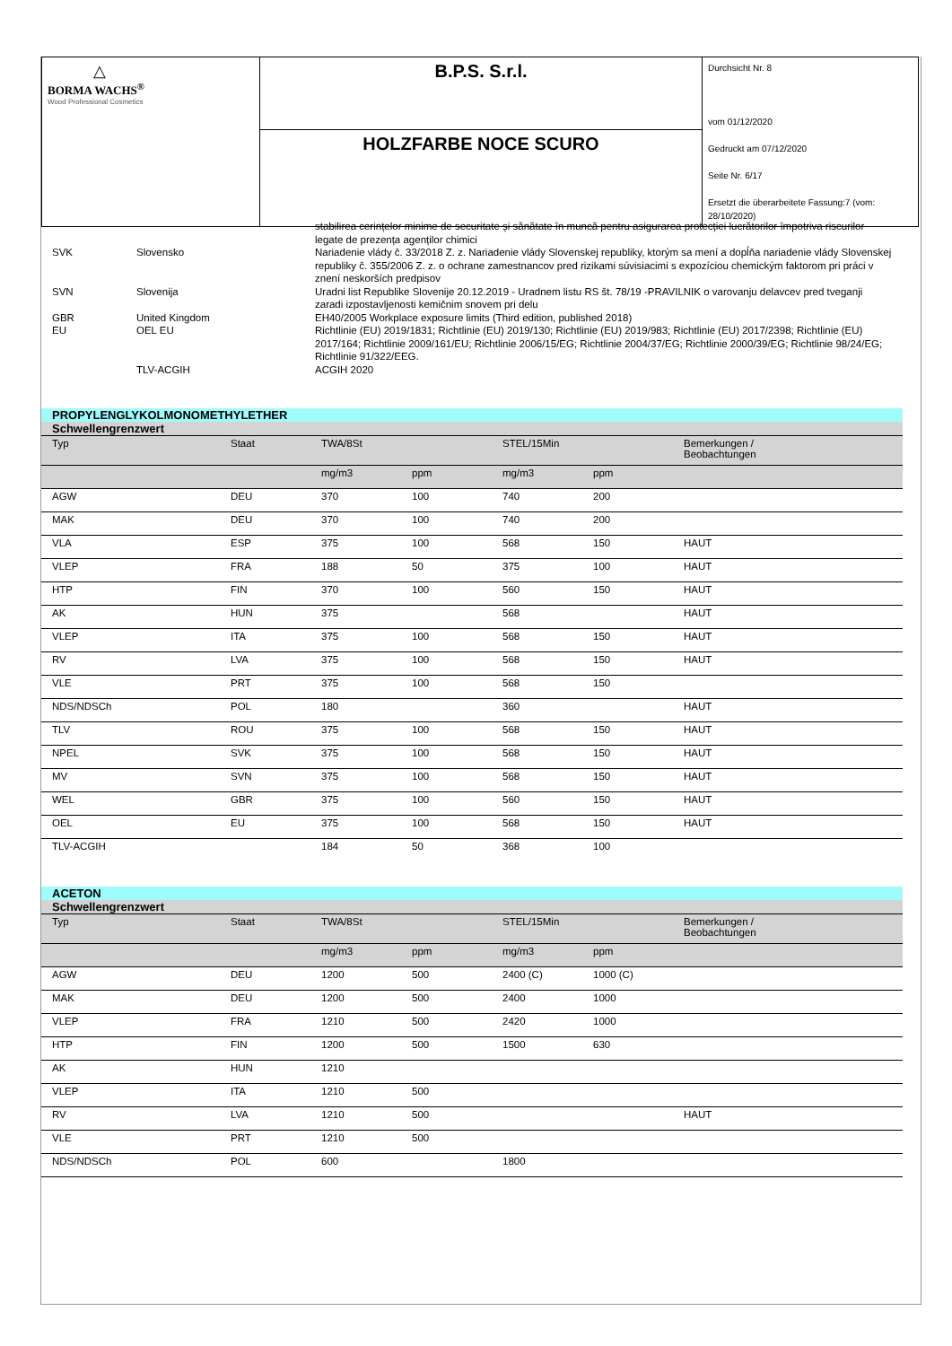| △ BORMA WACHS<sup>®</sup> Wood Professional Cosmetics | B.P.S. S.r.l. | Durchsicht Nr. 8 vom 01/12/2020 Gedruckt am 07/12/2020 Seite Nr. 6/17 Ersetzt die überarbeitete Fassung:7 (vom: 28/10/2020) |
| | HOLZFARBE NOCE SCURO | |
| | | stabilirea cerințelor minime de securitate și sănătate în muncă pentru asigurarea protecției lucrătorilor împotriva riscurilor legate de prezența agenților chimici |
| SVK | Slovensko | Nariadenie vlády č. 33/2018 Z. z. Nariadenie vlády Slovenskej republiky, ktorým sa mení a dopĺňa nariadenie vlády Slovenskej republiky č. 355/2006 Z. z. o ochrane zamestnancov pred rizikami súvisiacimi s expozíciou chemickým faktorom pri práci v znení neskorších predpisov |
| SVN | Slovenija | Uradni list Republike Slovenije 20.12.2019 - Uradnem listu RS št. 78/19 -PRAVILNIK o varovanju delavcev pred tveganji zaradi izpostavljenosti kemičnim snovem pri delu |
| GBR | United Kingdom | EH40/2005 Workplace exposure limits (Third edition, published 2018) |
| EU | OEL EU | Richtlinie (EU) 2019/1831; Richtlinie (EU) 2019/130; Richtlinie (EU) 2019/983; Richtlinie (EU) 2017/2398; Richtlinie (EU) 2017/164; Richtlinie 2009/161/EU; Richtlinie 2006/15/EG; Richtlinie 2004/37/EG; Richtlinie 2000/39/EG; Richtlinie 98/24/EG; Richtlinie 91/322/EEG. |
| | TLV-ACGIH | ACGIH 2020 |
PROPYLENGLYKOLMONOMETHYLETHER
Schwellengrenzwert
| Typ | Staat | TWA/8St | | STEL/15Min | | Bemerkungen / Beobachtungen |
| --- | --- | --- | --- | --- | --- | --- |
| | | mg/m3 | ppm | mg/m3 | ppm | |
| AGW | DEU | 370 | 100 | 740 | 200 | |
| MAK | DEU | 370 | 100 | 740 | 200 | |
| VLA | ESP | 375 | 100 | 568 | 150 | HAUT |
| VLEP | FRA | 188 | 50 | 375 | 100 | HAUT |
| HTP | FIN | 370 | 100 | 560 | 150 | HAUT |
| AK | HUN | 375 | | 568 | | HAUT |
| VLEP | ITA | 375 | 100 | 568 | 150 | HAUT |
| RV | LVA | 375 | 100 | 568 | 150 | HAUT |
| VLE | PRT | 375 | 100 | 568 | 150 | |
| NDS/NDSCh | POL | 180 | | 360 | | HAUT |
| TLV | ROU | 375 | 100 | 568 | 150 | HAUT |
| NPEL | SVK | 375 | 100 | 568 | 150 | HAUT |
| MV | SVN | 375 | 100 | 568 | 150 | HAUT |
| WEL | GBR | 375 | 100 | 560 | 150 | HAUT |
| OEL | EU | 375 | 100 | 568 | 150 | HAUT |
| TLV-ACGIH | | 184 | 50 | 368 | 100 | |
ACETON
Schwellengrenzwert
| Typ | Staat | TWA/8St | | STEL/15Min | | Bemerkungen / Beobachtungen |
| --- | --- | --- | --- | --- | --- | --- |
| | | mg/m3 | ppm | mg/m3 | ppm | |
| AGW | DEU | 1200 | 500 | 2400 (C) | 1000 (C) | |
| MAK | DEU | 1200 | 500 | 2400 | 1000 | |
| VLEP | FRA | 1210 | 500 | 2420 | 1000 | |
| HTP | FIN | 1200 | 500 | 1500 | 630 | |
| AK | HUN | 1210 | | | | |
| VLEP | ITA | 1210 | 500 | | | |
| RV | LVA | 1210 | 500 | | | HAUT |
| VLE | PRT | 1210 | 500 | | | |
| NDS/NDSCh | POL | 600 | | 1800 | | |